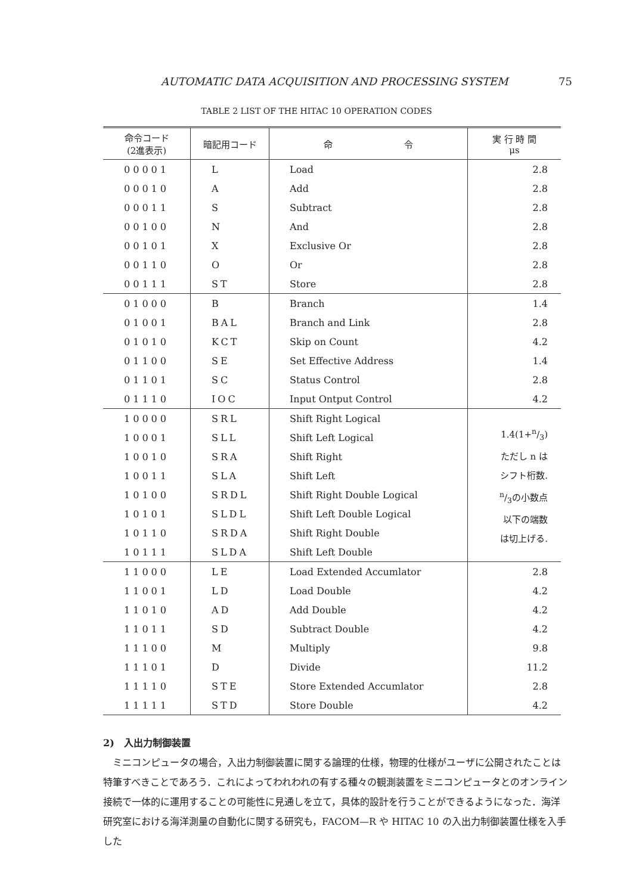AUTOMATIC DATA ACQUISITION AND PROCESSING SYSTEM 75
TABLE 2 LIST OF THE HITAC 10 OPERATION CODES
| 命令コード (2進表示) | 暗記用コード | 命 令 | 実 行 時 間 μs |
| --- | --- | --- | --- |
| 00001 | L | Load | 2.8 |
| 00010 | A | Add | 2.8 |
| 00011 | S | Subtract | 2.8 |
| 00100 | N | And | 2.8 |
| 00101 | X | Exclusive Or | 2.8 |
| 00110 | O | Or | 2.8 |
| 00111 | ST | Store | 2.8 |
| 01000 | B | Branch | 1.4 |
| 01001 | BAL | Branch and Link | 2.8 |
| 01010 | KCT | Skip on Count | 4.2 |
| 01100 | SE | Set Effective Address | 1.4 |
| 01101 | SC | Status Control | 2.8 |
| 01110 | IOC | Input Ontput Control | 4.2 |
| 10000 | SRL | Shift Right Logical | 1.4(1+n/3) ただし n は シフト桁数. n/3の小数点 以下の端数 は切上げる. |
| 10001 | SLL | Shift Left Logical | |
| 10010 | SRA | Shift Right | |
| 10011 | SLA | Shift Left | |
| 10100 | SRDL | Shift Right Double Logical | |
| 10101 | SLDL | Shift Left Double Logical | |
| 10110 | SRDA | Shift Right Double | |
| 10111 | SLDA | Shift Left Double | |
| 11000 | LE | Load Extended Accumlator | 2.8 |
| 11001 | LD | Load Double | 4.2 |
| 11010 | AD | Add Double | 4.2 |
| 11011 | SD | Subtract Double | 4.2 |
| 11100 | M | Multiply | 9.8 |
| 11101 | D | Divide | 11.2 |
| 11110 | STE | Store Extended Accumlator | 2.8 |
| 11111 | STD | Store Double | 4.2 |
2)　入出力制御装置
　ミニコンピュータの場合，入出力制御装置に関する論理的仕様，物理的仕様がユーザに公開されたことは特筆すべきことであろう．これによってわれわれの有する種々の観測装置をミニコンピュータとのオンライン接続で一体的に運用することの可能性に見通しを立て，具体的設計を行うことができるようになった．海洋研究室における海洋測量の自動化に関する研究も，FACOM—R や HITAC 10 の入出力制御装置仕様を入手した